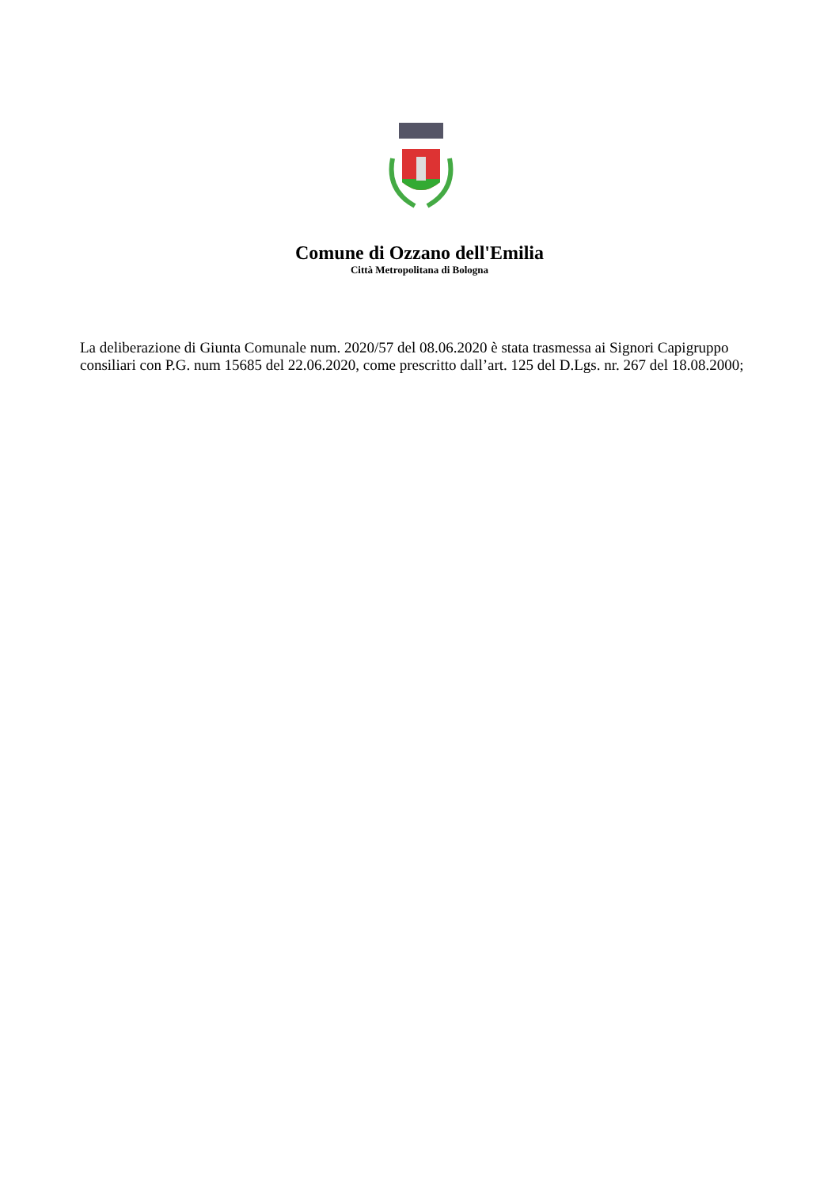Comune di Ozzano dell'Emilia
Città Metropolitana di Bologna
La deliberazione di Giunta Comunale num. 2020/57 del 08.06.2020 è stata trasmessa ai Signori Capigruppo consiliari con P.G. num 15685 del 22.06.2020, come prescritto dall’art. 125 del D.Lgs. nr. 267 del 18.08.2000;